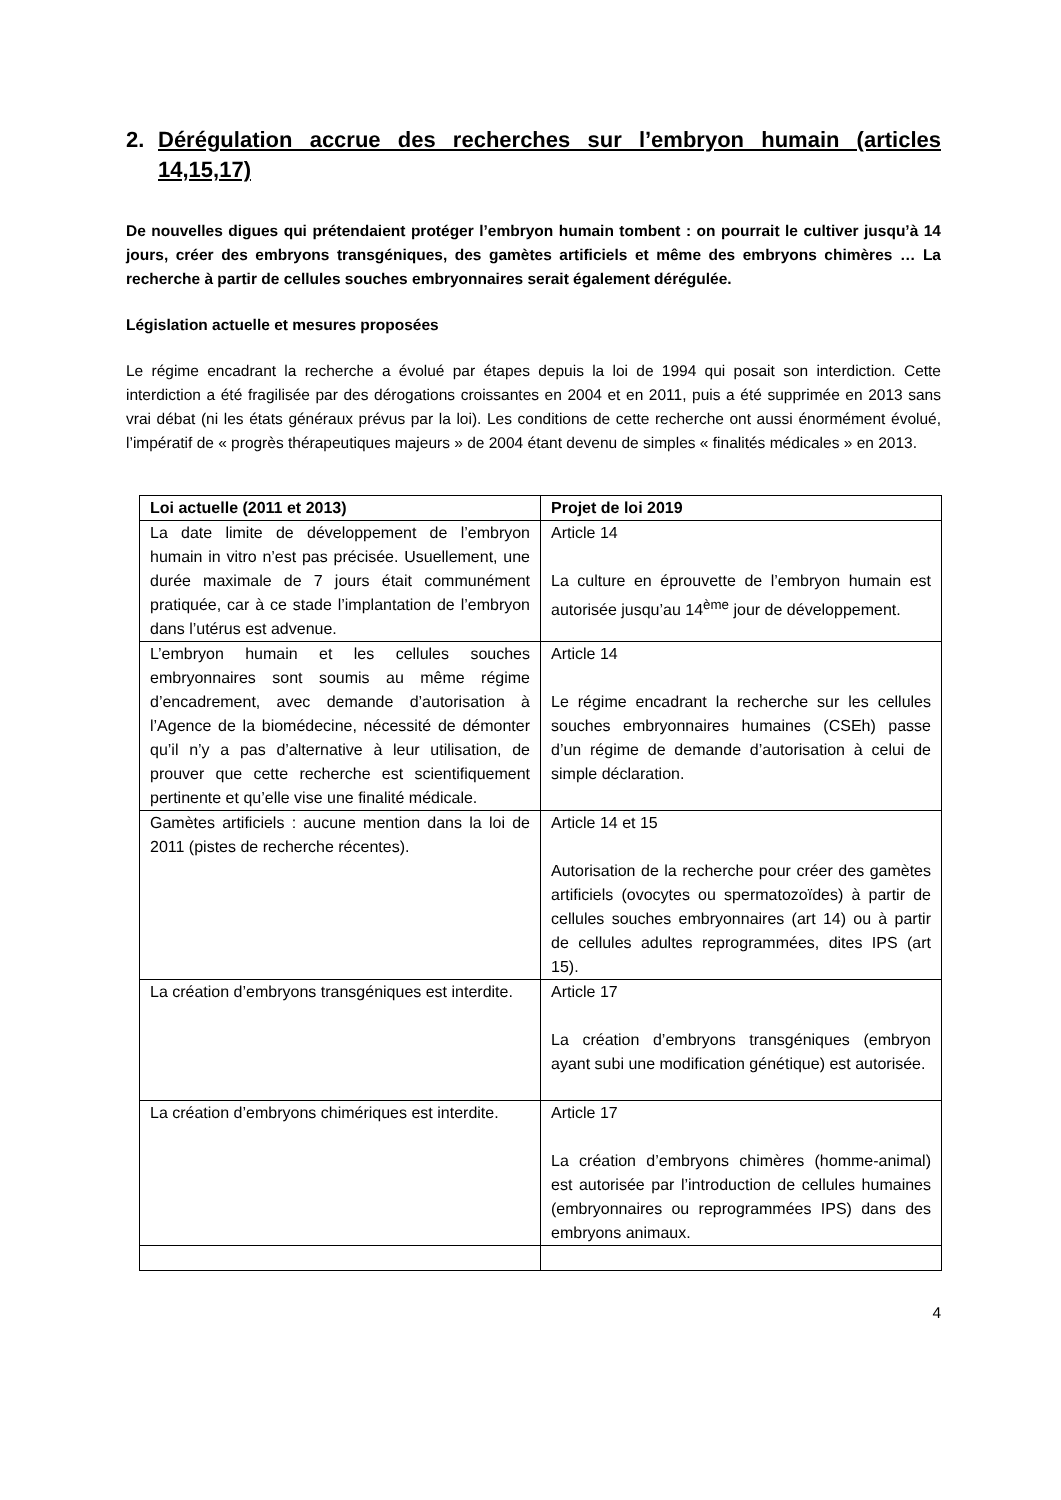2. Dérégulation accrue des recherches sur l’embryon humain (articles 14,15,17)
De nouvelles digues qui prétendaient protéger l’embryon humain tombent : on pourrait le cultiver jusqu’à 14 jours, créer des embryons transgéniques, des gamètes artificiels et même des embryons chimères … La recherche à partir de cellules souches embryonnaires serait également dérégulée.
Législation actuelle et mesures proposées
Le régime encadrant la recherche a évolué par étapes depuis la loi de 1994 qui posait son interdiction. Cette interdiction a été fragilisée par des dérogations croissantes en 2004 et en 2011, puis a été supprimée en 2013 sans vrai débat (ni les états généraux prévus par la loi). Les conditions de cette recherche ont aussi énormément évolué, l’impératif de « progrès thérapeutiques majeurs » de 2004 étant devenu de simples « finalités médicales » en 2013.
| Loi actuelle (2011 et 2013) | Projet de loi 2019 |
| --- | --- |
| La date limite de développement de l’embryon humain in vitro n’est pas précisée. Usuellement, une durée maximale de 7 jours était communément pratiquée, car à ce stade l’implantation de l’embryon dans l’utérus est advenue. | Article 14 La culture en éprouvette de l’embryon humain est autorisée jusqu’au 14<sup>ème</sup> jour de développement. |
| L’embryon humain et les cellules souches embryonnaires sont soumis au même régime d’encadrement, avec demande d’autorisation à l’Agence de la biomédecine, nécessité de démonter qu’il n’y a pas d’alternative à leur utilisation, de prouver que cette recherche est scientifiquement pertinente et qu’elle vise une finalité médicale. | Article 14 Le régime encadrant la recherche sur les cellules souches embryonnaires humaines (CSEh) passe d’un régime de demande d’autorisation à celui de simple déclaration. |
| Gamètes artificiels : aucune mention dans la loi de 2011 (pistes de recherche récentes). | Article 14 et 15 Autorisation de la recherche pour créer des gamètes artificiels (ovocytes ou spermatozoïdes) à partir de cellules souches embryonnaires (art 14) ou à partir de cellules adultes reprogrammées, dites IPS (art 15). |
| La création d’embryons transgéniques est interdite. | Article 17 La création d’embryons transgéniques (embryon ayant subi une modification génétique) est autorisée. |
| La création d’embryons chimériques est interdite. | Article 17 La création d’embryons chimères (homme-animal) est autorisée par l’introduction de cellules humaines (embryonnaires ou reprogrammées IPS) dans des embryons animaux. |
4